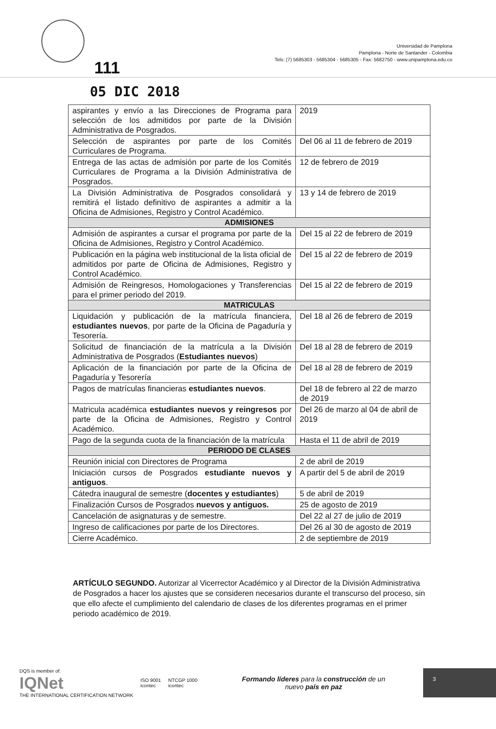111
Universidad de Pamplona
Pamplona - Norte de Santander - Colombia
Tels: (7) 5685303 - 5685304 - 5685305 - Fax: 5682750 - www.unipamplona.edu.co
05 DIC 2018
| aspirantes y envío a las Direcciones de Programa para selección de los admitidos por parte de la División Administrativa de Posgrados. | 2019 |
| Selección de aspirantes por parte de los Comités Curriculares de Programa. | Del 06 al 11 de febrero de 2019 |
| Entrega de las actas de admisión por parte de los Comités Curriculares de Programa a la División Administrativa de Posgrados. | 12 de febrero de 2019 |
| La División Administrativa de Posgrados consolidará y remitirá el listado definitivo de aspirantes a admitir a la Oficina de Admisiones, Registro y Control Académico. | 13 y 14 de febrero de 2019 |
| ADMISIONES | |
| Admisión de aspirantes a cursar el programa por parte de la Oficina de Admisiones, Registro y Control Académico. | Del 15 al 22 de febrero de 2019 |
| Publicación en la página web institucional de la lista oficial de admitidos por parte de Oficina de Admisiones, Registro y Control Académico. | Del 15 al 22 de febrero de 2019 |
| Admisión de Reingresos, Homologaciones y Transferencias para el primer periodo del 2019. | Del 15 al 22 de febrero de 2019 |
| MATRICULAS | |
| Liquidación y publicación de la matrícula financiera, estudiantes nuevos , por parte de la Oficina de Pagaduría y Tesorería. | Del 18 al 26 de febrero de 2019 |
| Solicitud de financiación de la matrícula a la División Administrativa de Posgrados ( Estudiantes nuevos ) | Del 18 al 28 de febrero de 2019 |
| Aplicación de la financiación por parte de la Oficina de Pagaduría y Tesorería | Del 18 al 28 de febrero de 2019 |
| Pagos de matrículas financieras estudiantes nuevos . | Del 18 de febrero al 22 de marzo de 2019 |
| Matricula académica estudiantes nuevos y reingresos por parte de la Oficina de Admisiones, Registro y Control Académico. | Del 26 de marzo al 04 de abril de 2019 |
| Pago de la segunda cuota de la financiación de la matrícula | Hasta el 11 de abril de 2019 |
| PERIODO DE CLASES | |
| Reunión inicial con Directores de Programa | 2 de abril de 2019 |
| Iniciación cursos de Posgrados estudiante nuevos y antiguos . | A partir del 5 de abril de 2019 |
| Cátedra inaugural de semestre ( docentes y estudiantes ) | 5 de abril de 2019 |
| Finalización Cursos de Posgrados nuevos y antiguos. | 25 de agosto de 2019 |
| Cancelación de asignaturas y de semestre. | Del 22 al 27 de julio de 2019 |
| Ingreso de calificaciones por parte de los Directores. | Del 26 al 30 de agosto de 2019 |
| Cierre Académico. | 2 de septiembre de 2019 |
ARTÍCULO SEGUNDO. Autorizar al Vicerrector Académico y al Director de la División Administrativa de Posgrados a hacer los ajustes que se consideren necesarios durante el transcurso del proceso, sin que ello afecte el cumplimiento del calendario de clases de los diferentes programas en el primer periodo académico de 2019.
DQS is member of:
IQNet
THE INTERNATIONAL CERTIFICATION NETWORK
ISO 9001
icontec
NTCGP 1000
icontec
Formando líderes para la construcción de un
nuevo país en paz
3